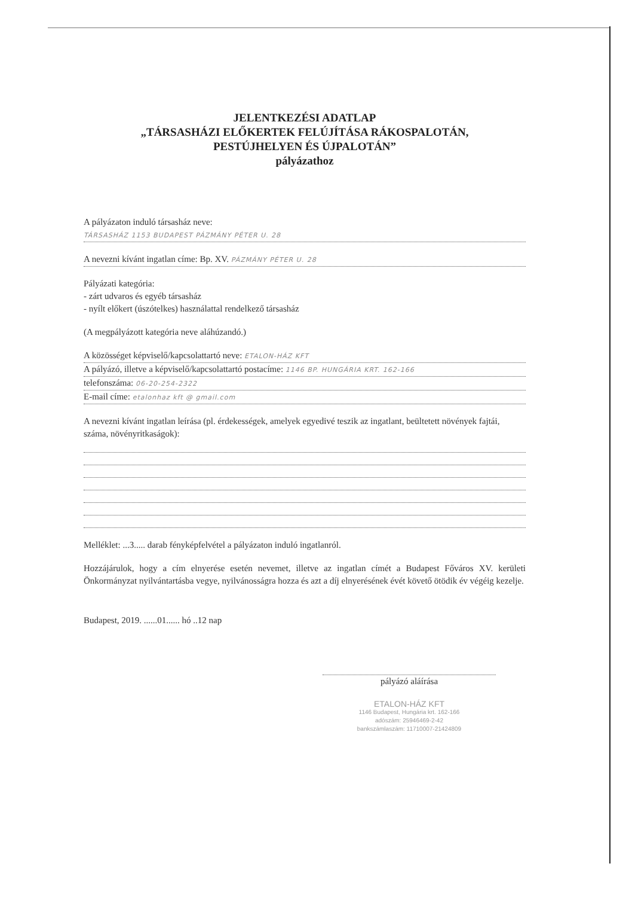JELENTKEZÉSI ADATLAP
„TÁRSASHÁZI ELŐKERTEK FELÚJÍTÁSA RÁKOSPALOTÁN,
PESTÚJHELYEN ÉS ÚJPALOTÁN”
pályázathoz
A pályázaton induló társasház neve:
TÁRSASHÁZ 1153 BUDAPEST PÁZMÁNY PÉTER U. 28
A nevezni kívánt ingatlan címe: Bp. XV. PÁZMÁNY PÉTER U. 28
Pályázati kategória:
- zárt udvaros és egyéb társasház
- nyílt előkert (úszótelkes) használattal rendelkező társasház
(A megpályázott kategória neve aláhúzandó.)
A közösséget képviselő/kapcsolattartó neve: ETALON-HÁZ KFT
A pályázó, illetve a képviselő/kapcsolattartó postacíme: 1146 BP. HUNGÁRIA KRT. 162-166
telefonszáma: 06-20-254-2322
E-mail címe: etalonhaz kft @ gmail.com
A nevezni kívánt ingatlan leírása (pl. érdekességek, amelyek egyedivé teszik az ingatlant, beültetett növények fajtái, száma, növényritkaságok):
Melléklet: ...3..... darab fényképfelvétel a pályázaton induló ingatlanról.
Hozzájárulok, hogy a cím elnyerése esetén nevemet, illetve az ingatlan címét a Budapest Főváros XV. kerületi Önkormányzat nyilvántartásba vegye, nyilvánosságra hozza és azt a díj elnyerésének évét követő ötödik év végéig kezelje.
Budapest, 2019. ......01...... hó ..12 nap
pályázó aláírása
ETALON-HÁZ KFT
1146 Budapest, Hungária krt. 162-166
adószám: 25946469-2-42
bankszámlaszám: 11710007-21424809